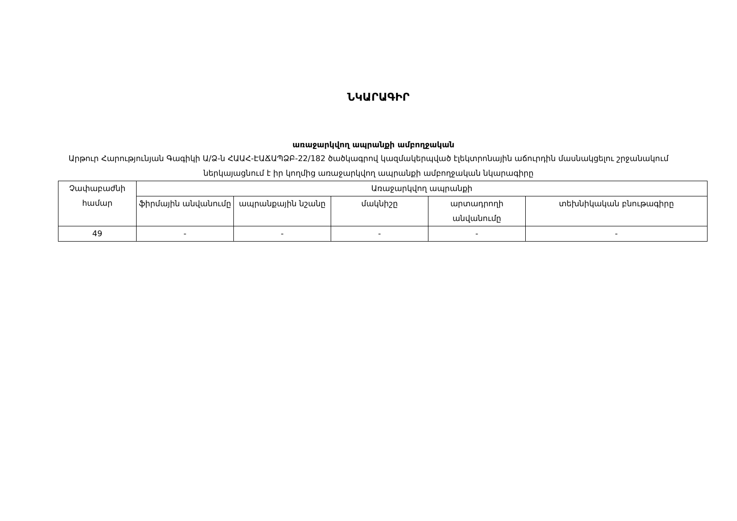ՆԿԱՐԱԳԻՐ
առաջարկվող ապրանքի ամբողջական
Արթուր Հարությունյան Գագիկի Ա/Ձ-ն ՀԱԱՀ-ԷԱՃԱՊՁԲ-22/182 ծածկագրով կազմակերպված էլեկտրոնային աճուրդին մասնակցելու շրջանակում ներկայացնում է իր կողմից առաջարկվող ապրանքի ամբողջական նկարագիրը
| Չափաբաժնի համար | Առաջարկվող ապրանքի | | | | |
| | ֆիրմային անվանումը | ապրանքային նշանը | մակնիշը | արտադրողի անվանումը | տեխնիկական բնութագիրը |
| 49 | - | - | - | - | - |